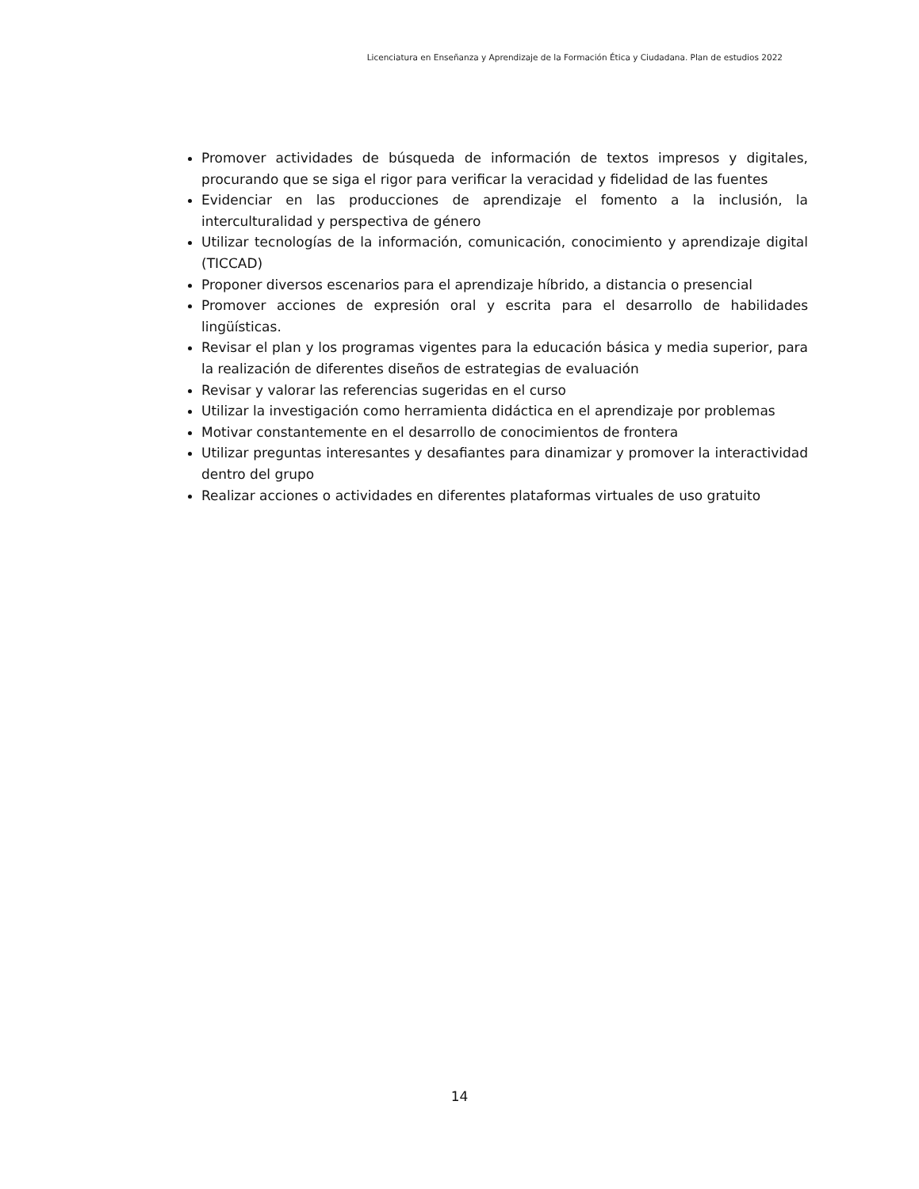Licenciatura en Enseñanza y Aprendizaje de la Formación Ética y Ciudadana. Plan de estudios 2022
Promover actividades de búsqueda de información de textos impresos y digitales, procurando que se siga el rigor para verificar la veracidad y fidelidad de las fuentes
Evidenciar en las producciones de aprendizaje el fomento a la inclusión, la interculturalidad y perspectiva de género
Utilizar tecnologías de la información, comunicación, conocimiento y aprendizaje digital (TICCAD)
Proponer diversos escenarios para el aprendizaje híbrido, a distancia o presencial
Promover acciones de expresión oral y escrita para el desarrollo de habilidades lingüísticas.
Revisar el plan y los programas vigentes para la educación básica y media superior, para la realización de diferentes diseños de estrategias de evaluación
Revisar y valorar las referencias sugeridas en el curso
Utilizar la investigación como herramienta didáctica en el aprendizaje por problemas
Motivar constantemente en el desarrollo de conocimientos de frontera
Utilizar preguntas interesantes y desafiantes para dinamizar y promover la interactividad dentro del grupo
Realizar acciones o actividades en diferentes plataformas virtuales de uso gratuito
14